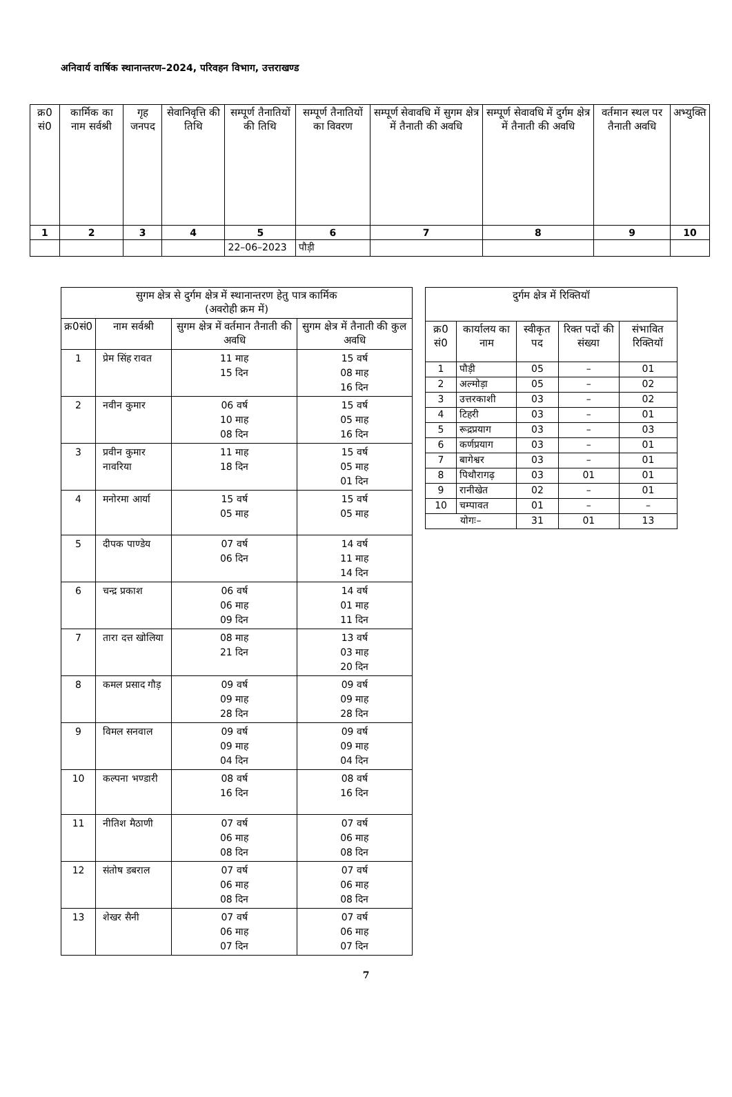अनिवार्य वार्षिक स्थानान्तरण–2024, परिवहन विभाग, उत्तराखण्ड
| क्र0 सं0 | कार्मिक का नाम सर्वश्री | गृह जनपद | सेवानिवृत्ति की तिथि | सम्पूर्ण तैनातियों की तिथि | सम्पूर्ण तैनातियों का विवरण | सम्पूर्ण सेवावधि में सुगम क्षेत्र में तैनाती की अवधि | सम्पूर्ण सेवावधि में दुर्गम क्षेत्र में तैनाती की अवधि | वर्तमान स्थल पर तैनाती अवधि | अभ्युक्ति |
| --- | --- | --- | --- | --- | --- | --- | --- | --- | --- |
| 1 | 2 | 3 | 4 | 5 | 6 | 7 | 8 | 9 | 10 |
| | | | | 22–06–2023 | पौड़ी | | | | |
| सुगम क्षेत्र से दुर्गम क्षेत्र में स्थानान्तरण हेतु पात्र कार्मिक (अवरोही क्रम में) | | | |
| --- | --- | --- | --- |
| क्र0सं0 | नाम सर्वश्री | सुगम क्षेत्र में वर्तमान तैनाती की अवधि | सुगम क्षेत्र में तैनाती की कुल अवधि |
| 1 | प्रेम सिंह रावत | 11 माह 15 दिन | 15 वर्ष 08 माह 16 दिन |
| 2 | नवीन कुमार | 06 वर्ष 10 माह 08 दिन | 15 वर्ष 05 माह 16 दिन |
| 3 | प्रवीन कुमार नावरिया | 11 माह 18 दिन | 15 वर्ष 05 माह 01 दिन |
| 4 | मनोरमा आर्या | 15 वर्ष 05 माह | 15 वर्ष 05 माह |
| 5 | दीपक पाण्डेय | 07 वर्ष 06 दिन | 14 वर्ष 11 माह 14 दिन |
| 6 | चन्द्र प्रकाश | 06 वर्ष 06 माह 09 दिन | 14 वर्ष 01 माह 11 दिन |
| 7 | तारा दत्त खोलिया | 08 माह 21 दिन | 13 वर्ष 03 माह 20 दिन |
| 8 | कमल प्रसाद गौड़ | 09 वर्ष 09 माह 28 दिन | 09 वर्ष 09 माह 28 दिन |
| 9 | विमल सनवाल | 09 वर्ष 09 माह 04 दिन | 09 वर्ष 09 माह 04 दिन |
| 10 | कल्पना भण्डारी | 08 वर्ष 16 दिन | 08 वर्ष 16 दिन |
| 11 | नीतिश मैठाणी | 07 वर्ष 06 माह 08 दिन | 07 वर्ष 06 माह 08 दिन |
| 12 | संतोष डबराल | 07 वर्ष 06 माह 08 दिन | 07 वर्ष 06 माह 08 दिन |
| 13 | शेखर सैनी | 07 वर्ष 06 माह 07 दिन | 07 वर्ष 06 माह 07 दिन |
| दुर्गम क्षेत्र में रिक्तियॉ | | | | |
| --- | --- | --- | --- | --- |
| क्र0 सं0 | कार्यालय का नाम | स्वीकृत पद | रिक्त पदों की संख्या | संभावित रिक्तियॉ |
| 1 | पौड़ी | 05 | – | 01 |
| 2 | अल्मोड़ा | 05 | – | 02 |
| 3 | उत्तरकाशी | 03 | – | 02 |
| 4 | टिहरी | 03 | – | 01 |
| 5 | रूद्रप्रयाग | 03 | – | 03 |
| 6 | कर्णप्रयाग | 03 | – | 01 |
| 7 | बागेश्वर | 03 | – | 01 |
| 8 | पिथौरागढ़ | 03 | 01 | 01 |
| 9 | रानीखेत | 02 | – | 01 |
| 10 | चम्पावत | 01 | – | – |
| योगः– | | 31 | 01 | 13 |
7